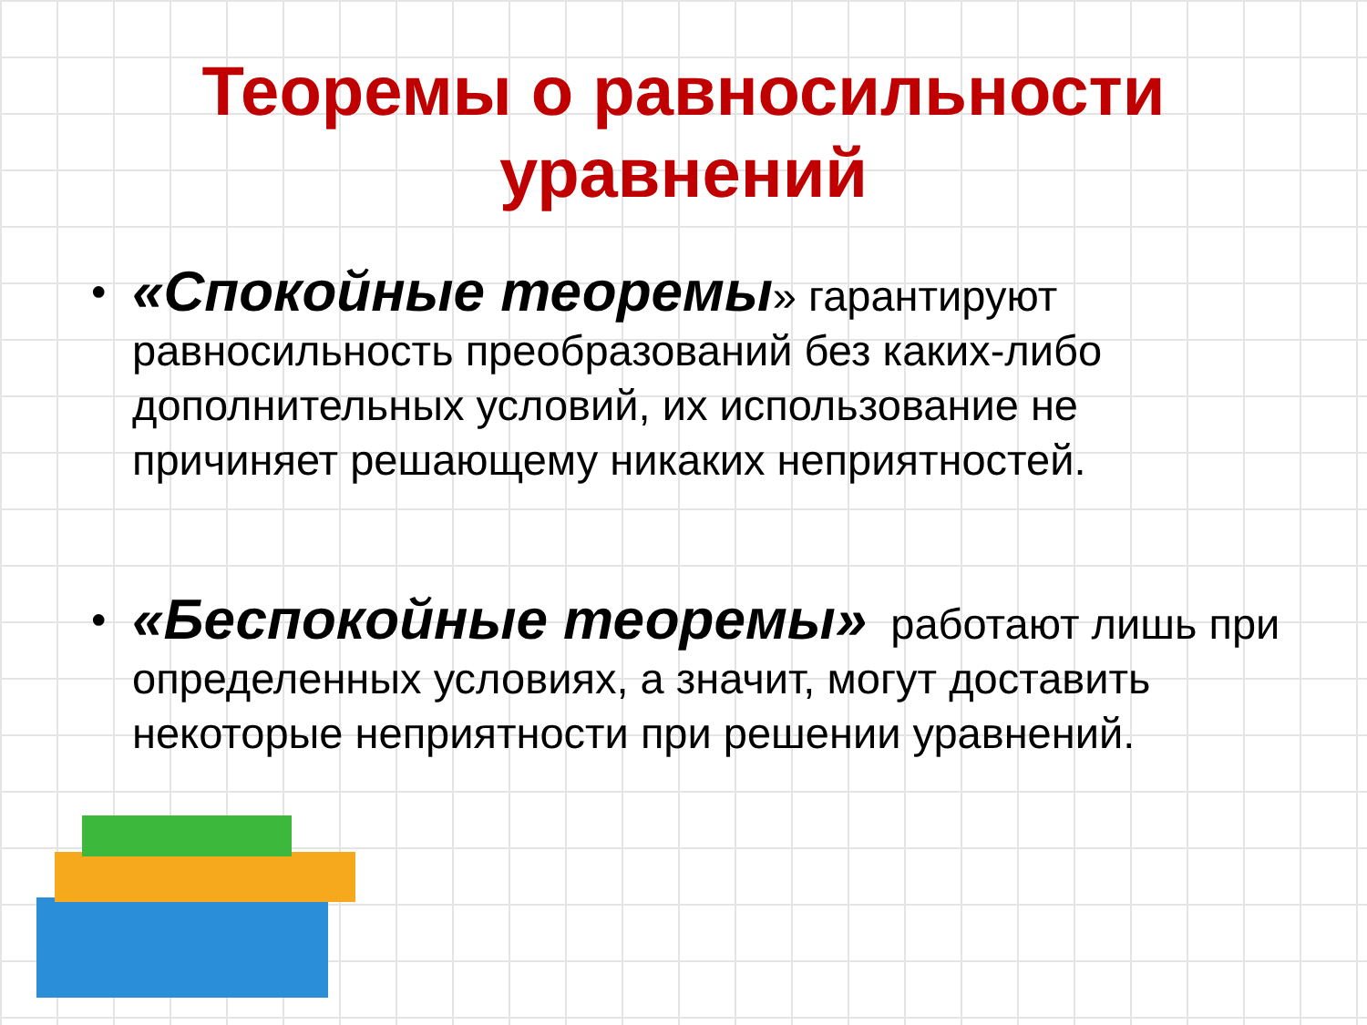Теоремы о равносильности
уравнений
• «Спокойные теоремы» гарантируют равносильность преобразований без каких-либо дополнительных условий, их использование не причиняет решающему никаких неприятностей.
• «Беспокойные теоремы» работают лишь при определенных условиях, а значит, могут доставить некоторые неприятности при решении уравнений.